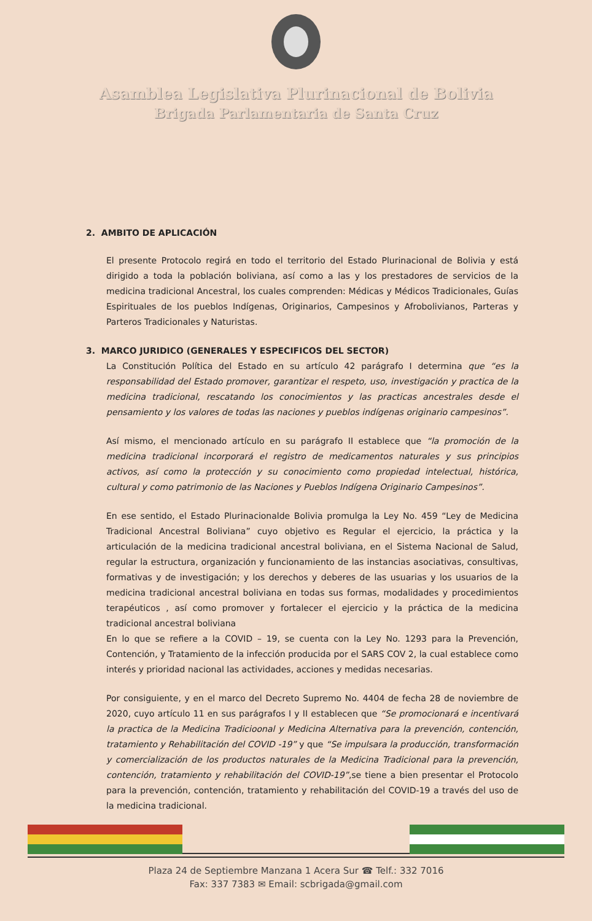Asamblea Legislativa Plurinacional de Bolivia
Brigada Parlamentaria de Santa Cruz
2. AMBITO DE APLICACIÓN
El presente Protocolo regirá en todo el territorio del Estado Plurinacional de Bolivia y está dirigido a toda la población boliviana, así como a las y los prestadores de servicios de la medicina tradicional Ancestral, los cuales comprenden: Médicas y Médicos Tradicionales, Guías Espirituales de los pueblos Indígenas, Originarios, Campesinos y Afrobolivianos, Parteras y Parteros Tradicionales y Naturistas.
3. MARCO JURIDICO (GENERALES Y ESPECIFICOS DEL SECTOR)
La Constitución Política del Estado en su artículo 42 parágrafo I determina que “es la responsabilidad del Estado promover, garantizar el respeto, uso, investigación y practica de la medicina tradicional, rescatando los conocimientos y las practicas ancestrales desde el pensamiento y los valores de todas las naciones y pueblos indígenas originario campesinos”.
Así mismo, el mencionado artículo en su parágrafo II establece que “la promoción de la medicina tradicional incorporará el registro de medicamentos naturales y sus principios activos, así como la protección y su conocimiento como propiedad intelectual, histórica, cultural y como patrimonio de las Naciones y Pueblos Indígena Originario Campesinos”.
En ese sentido, el Estado Plurinacionalde Bolivia promulga la Ley No. 459 “Ley de Medicina Tradicional Ancestral Boliviana” cuyo objetivo es Regular el ejercicio, la práctica y la articulación de la medicina tradicional ancestral boliviana, en el Sistema Nacional de Salud, regular la estructura, organización y funcionamiento de las instancias asociativas, consultivas, formativas y de investigación; y los derechos y deberes de las usuarias y los usuarios de la medicina tradicional ancestral boliviana en todas sus formas, modalidades y procedimientos terapéuticos , así como promover y fortalecer el ejercicio y la práctica de la medicina tradicional ancestral boliviana
En lo que se refiere a la COVID – 19, se cuenta con la Ley No. 1293 para la Prevención, Contención, y Tratamiento de la infección producida por el SARS COV 2, la cual establece como interés y prioridad nacional las actividades, acciones y medidas necesarias.
Por consiguiente, y en el marco del Decreto Supremo No. 4404 de fecha 28 de noviembre de 2020, cuyo artículo 11 en sus parágrafos I y II establecen que “Se promocionará e incentivará la practica de la Medicina Tradicioonal y Medicina Alternativa para la prevención, contención, tratamiento y Rehabilitación del COVID -19” y que “Se impulsara la producción, transformación y comercialización de los productos naturales de la Medicina Tradicional para la prevención, contención, tratamiento y rehabilitación del COVID-19”,se tiene a bien presentar el Protocolo para la prevención, contención, tratamiento y rehabilitación del COVID-19 a través del uso de la medicina tradicional.
Plaza 24 de Septiembre Manzana 1 Acera Sur ☎ Telf.: 332 7016
Fax: 337 7383 ✉ Email: scbrigada@gmail.com